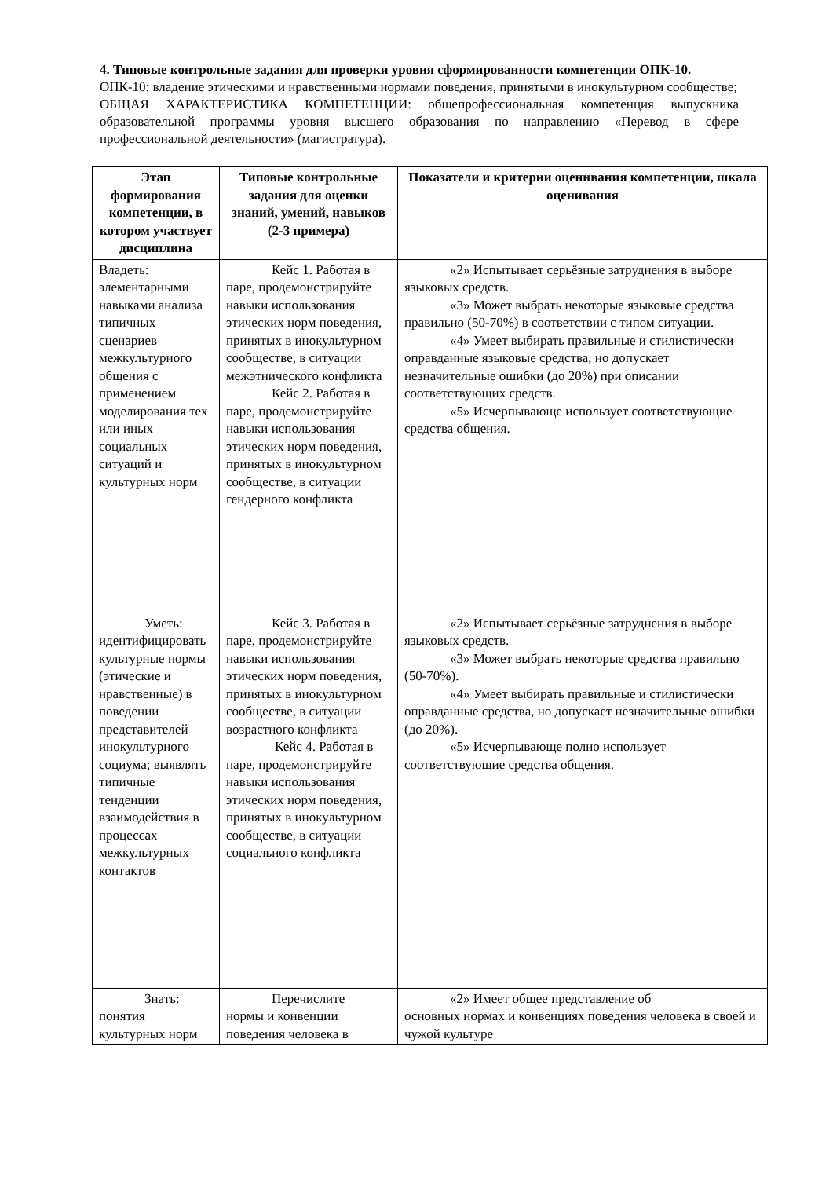4. Типовые контрольные задания для проверки уровня сформированности компетенции ОПК-10.
ОПК-10: владение этическими и нравственными нормами поведения, принятыми в инокультурном сообществе;
ОБЩАЯ ХАРАКТЕРИСТИКА КОМПЕТЕНЦИИ: общепрофессиональная компетенция выпускника образовательной программы уровня высшего образования по направлению «Перевод в сфере профессиональной деятельности» (магистратура).
| Этап формирования компетенции, в котором участвует дисциплина | Типовые контрольные задания для оценки знаний, умений, навыков (2-3 примера) | Показатели и критерии оценивания компетенции, шкала оценивания |
| --- | --- | --- |
| Владеть: элементарными навыками анализа типичных сценариев межкультурного общения с применением моделирования тех или иных социальных ситуаций и культурных норм | Кейс 1. Работая в паре, продемонстрируйте навыки использования этических норм поведения, принятых в инокультурном сообществе, в ситуации межэтнического конфликта Кейс 2. Работая в паре, продемонстрируйте навыки использования этических норм поведения, принятых в инокультурном сообществе, в ситуации гендерного конфликта | «2» Испытывает серьёзные затруднения в выборе языковых средств. «3» Может выбрать некоторые языковые средства правильно (50-70%) в соответствии с типом ситуации. «4» Умеет выбирать правильные и стилистически оправданные языковые средства, но допускает незначительные ошибки (до 20%) при описании соответствующих средств. «5» Исчерпывающе использует соответствующие средства общения. |
| Уметь: идентифицировать культурные нормы (этические и нравственные) в поведении представителей инокультурного социума; выявлять типичные тенденции взаимодействия в процессах межкультурных контактов | Кейс 3. Работая в паре, продемонстрируйте навыки использования этических норм поведения, принятых в инокультурном сообществе, в ситуации возрастного конфликта Кейс 4. Работая в паре, продемонстрируйте навыки использования этических норм поведения, принятых в инокультурном сообществе, в ситуации социального конфликта | «2» Испытывает серьёзные затруднения в выборе языковых средств. «3» Может выбрать некоторые средства правильно (50-70%). «4» Умеет выбирать правильные и стилистически оправданные средства, но допускает незначительные ошибки (до 20%). «5» Исчерпывающе полно использует соответствующие средства общения. |
| Знать: понятия культурных норм | Перечислите нормы и конвенции поведения человека в | «2» Имеет общее представление об основных нормах и конвенциях поведения человека в своей и чужой культуре |